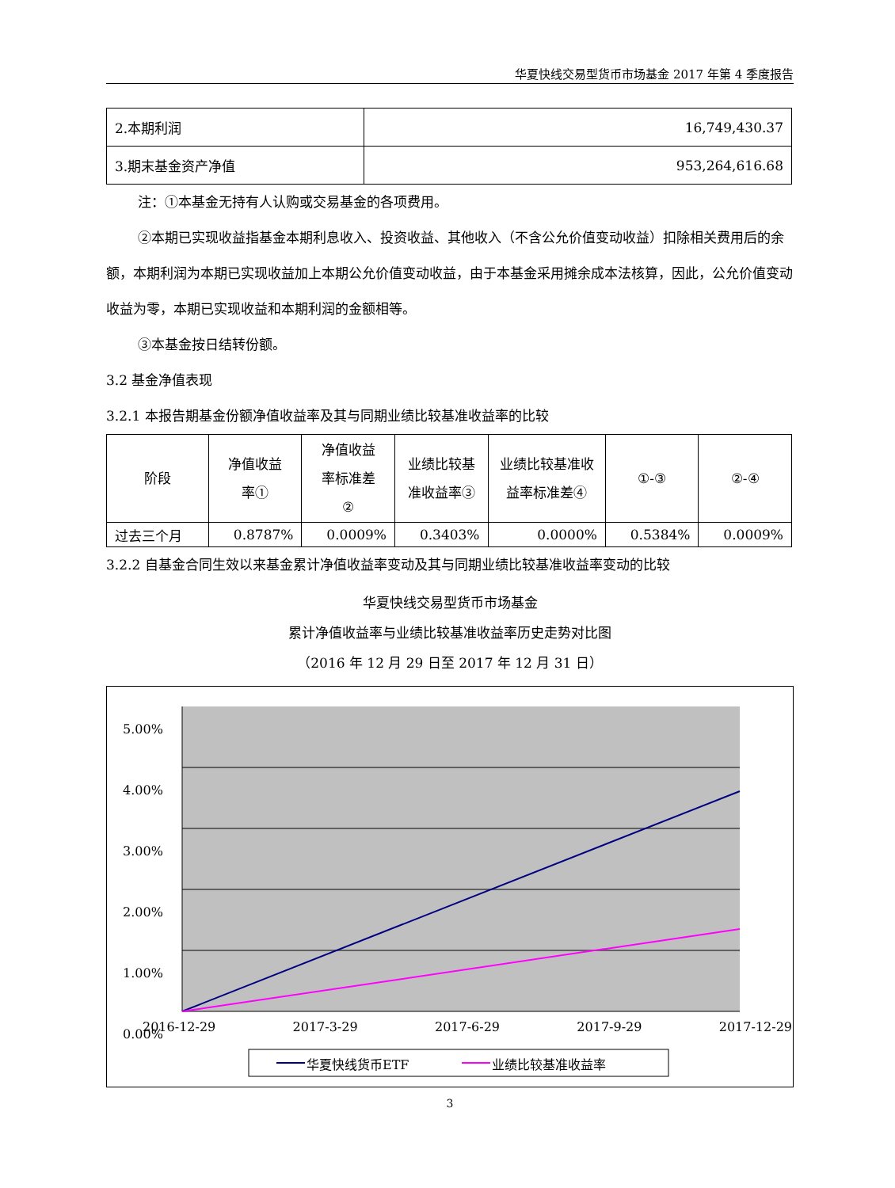华夏快线交易型货币市场基金 2017 年第 4 季度报告
| 2.本期利润 | 16,749,430.37 |
| 3.期末基金资产净值 | 953,264,616.68 |
注：①本基金无持有人认购或交易基金的各项费用。
②本期已实现收益指基金本期利息收入、投资收益、其他收入（不含公允价值变动收益）扣除相关费用后的余额，本期利润为本期已实现收益加上本期公允价值变动收益，由于本基金采用摊余成本法核算，因此，公允价值变动收益为零，本期已实现收益和本期利润的金额相等。
③本基金按日结转份额。
3.2 基金净值表现
3.2.1 本报告期基金份额净值收益率及其与同期业绩比较基准收益率的比较
| 阶段 | 净值收益 率① | 净值收益 率标准差 ② | 业绩比较基 准收益率③ | 业绩比较基准收 益率标准差④ | ①-③ | ②-④ |
| --- | --- | --- | --- | --- | --- | --- |
| 过去三个月 | 0.8787% | 0.0009% | 0.3403% | 0.0000% | 0.5384% | 0.0009% |
3.2.2 自基金合同生效以来基金累计净值收益率变动及其与同期业绩比较基准收益率变动的比较
华夏快线交易型货币市场基金
累计净值收益率与业绩比较基准收益率历史走势对比图
（2016 年 12 月 29 日至 2017 年 12 月 31 日）
5.00%
4.00%
3.00%
2.00%
1.00%
0.00%
2016-12-29 2017-3-29 2017-6-29 2017-9-29 2017-12-29
华夏快线货币ETF 业绩比较基准收益率
3